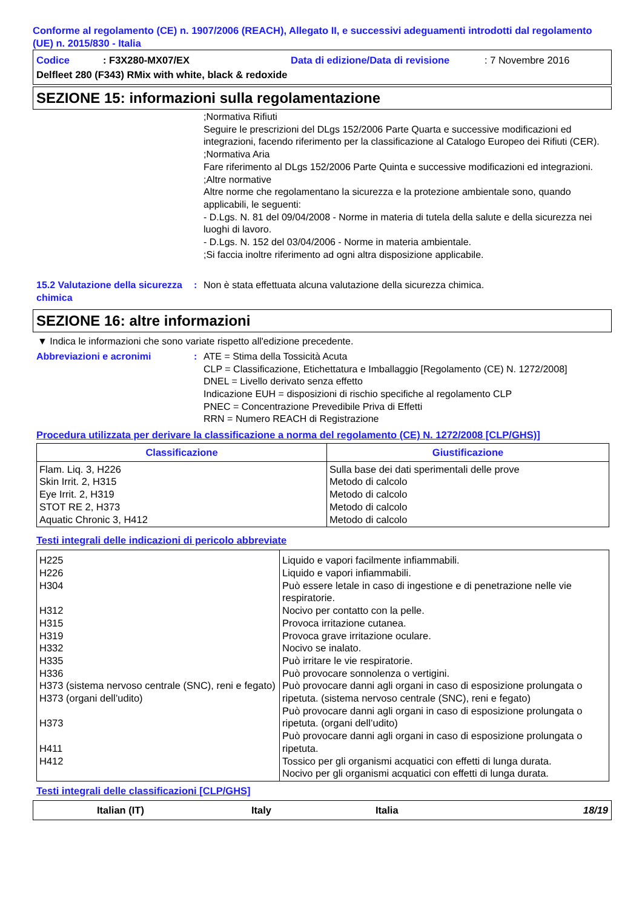Conforme al regolamento (CE) n. 1907/2006 (REACH), Allegato II, e successivi adeguamenti introdotti dal regolamento (UE) n. 2015/830 - Italia
Codice: F3X280-MX07/EX Data di edizione/Data di revisione: 7 Novembre 2016
Delfleet 280 (F343) RMix with white, black & redoxide
SEZIONE 15: informazioni sulla regolamentazione
;Normativa Rifiuti
Seguire le prescrizioni del DLgs 152/2006 Parte Quarta e successive modificazioni ed integrazioni, facendo riferimento per la classificazione al Catalogo Europeo dei Rifiuti (CER).
;Normativa Aria
Fare riferimento al DLgs 152/2006 Parte Quinta e successive modificazioni ed integrazioni.
;Altre normative
Altre norme che regolamentano la sicurezza e la protezione ambientale sono, quando applicabili, le seguenti:
- D.Lgs. N. 81 del 09/04/2008 - Norme in materia di tutela della salute e della sicurezza nei luoghi di lavoro.
- D.Lgs. N. 152 del 03/04/2006 - Norme in materia ambientale.
;Si faccia inoltre riferimento ad ogni altra disposizione applicabile.
15.2 Valutazione della sicurezza chimica
: Non è stata effettuata alcuna valutazione della sicurezza chimica.
SEZIONE 16: altre informazioni
▼ Indica le informazioni che sono variate rispetto all'edizione precedente.
Abbreviazioni e acronimi : ATE = Stima della Tossicità Acuta
CLP = Classificazione, Etichettatura e Imballaggio [Regolamento (CE) N. 1272/2008]
DNEL = Livello derivato senza effetto
Indicazione EUH = disposizioni di rischio specifiche al regolamento CLP
PNEC = Concentrazione Prevedibile Priva di Effetti
RRN = Numero REACH di Registrazione
Procedura utilizzata per derivare la classificazione a norma del regolamento (CE) N. 1272/2008 [CLP/GHS)]
| Classificazione | Giustificazione |
| --- | --- |
| Flam. Liq. 3, H226 Skin Irrit. 2, H315 Eye Irrit. 2, H319 STOT RE 2, H373 Aquatic Chronic 3, H412 | Sulla base dei dati sperimentali delle prove Metodo di calcolo Metodo di calcolo Metodo di calcolo Metodo di calcolo |
Testi integrali delle indicazioni di pericolo abbreviate
| H225 H226 H304 H312 H315 H319 H332 H335 H336 H373 (sistema nervoso centrale (SNC), reni e fegato) H373 (organi dell’udito) H373 H411 H412 | Liquido e vapori facilmente infiammabili. Liquido e vapori infiammabili. Può essere letale in caso di ingestione e di penetrazione nelle vie respiratorie. Nocivo per contatto con la pelle. Provoca irritazione cutanea. Provoca grave irritazione oculare. Nocivo se inalato. Può irritare le vie respiratorie. Può provocare sonnolenza o vertigini. Può provocare danni agli organi in caso di esposizione prolungata o ripetuta. (sistema nervoso centrale (SNC), reni e fegato) Può provocare danni agli organi in caso di esposizione prolungata o ripetuta. (organi dell’udito) Può provocare danni agli organi in caso di esposizione prolungata o ripetuta. Tossico per gli organismi acquatici con effetti di lunga durata. Nocivo per gli organismi acquatici con effetti di lunga durata. |
Testi integrali delle classificazioni [CLP/GHS]
Italian (IT) Italy Italia 18/19